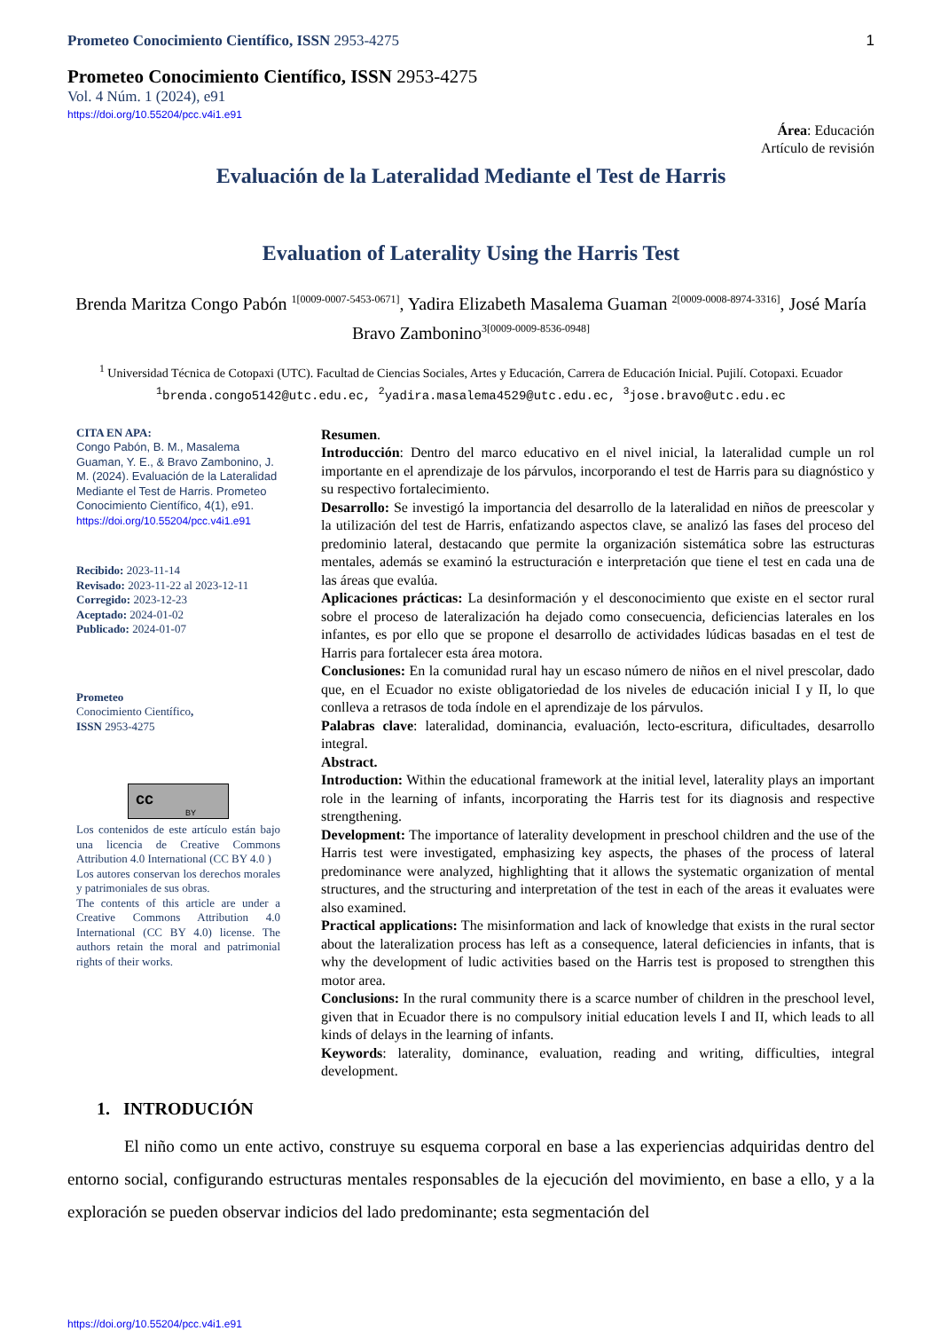Prometeo Conocimiento Científico, ISSN 2953-4275 1
Prometeo Conocimiento Científico, ISSN 2953-4275
Vol. 4 Núm. 1 (2024), e91
https://doi.org/10.55204/pcc.v4i1.e91
Área: Educación
Artículo de revisión
Evaluación de la Lateralidad Mediante el Test de Harris
Evaluation of Laterality Using the Harris Test
Brenda Maritza Congo Pabón <sup>1[0009-0007-5453-0671]</sup>, Yadira Elizabeth Masalema Guaman <sup>2[0009-0008-8974-3316]</sup>, José María Bravo Zambonino<sup>3[0009-0009-8536-0948]</sup>
<sup>1</sup> Universidad Técnica de Cotopaxi (UTC). Facultad de Ciencias Sociales, Artes y Educación, Carrera de Educación Inicial. Pujilí. Cotopaxi. Ecuador
<sup>1</sup> brenda.congo5142@utc.edu.ec, <sup>2</sup>yadira.masalema4529@utc.edu.ec, <sup>3</sup>jose.bravo@utc.edu.ec
CITA EN APA:
Congo Pabón, B. M., Masalema Guaman, Y. E., & Bravo Zambonino, J. M. (2024). Evaluación de la Lateralidad Mediante el Test de Harris. Prometeo Conocimiento Científico, 4(1), e91. https://doi.org/10.55204/pcc.v4i1.e91
Recibido: 2023-11-14
Revisado: 2023-11-22 al 2023-12-11
Corregido: 2023-12-23
Aceptado: 2024-01-02
Publicado: 2024-01-07
Prometeo
Conocimiento Científico,
ISSN 2953-4275
cc
BY
Los contenidos de este artículo están bajo una licencia de Creative Commons Attribution 4.0 International (CC BY 4.0 )
Los autores conservan los derechos morales y patrimoniales de sus obras.
The contents of this article are under a Creative Commons Attribution 4.0 International (CC BY 4.0) license. The authors retain the moral and patrimonial rights of their works.
Resumen.
Introducción: Dentro del marco educativo en el nivel inicial, la lateralidad cumple un rol importante en el aprendizaje de los párvulos, incorporando el test de Harris para su diagnóstico y su respectivo fortalecimiento.
Desarrollo: Se investigó la importancia del desarrollo de la lateralidad en niños de preescolar y la utilización del test de Harris, enfatizando aspectos clave, se analizó las fases del proceso del predominio lateral, destacando que permite la organización sistemática sobre las estructuras mentales, además se examinó la estructuración e interpretación que tiene el test en cada una de las áreas que evalúa.
Aplicaciones prácticas: La desinformación y el desconocimiento que existe en el sector rural sobre el proceso de lateralización ha dejado como consecuencia, deficiencias laterales en los infantes, es por ello que se propone el desarrollo de actividades lúdicas basadas en el test de Harris para fortalecer esta área motora.
Conclusiones: En la comunidad rural hay un escaso número de niños en el nivel prescolar, dado que, en el Ecuador no existe obligatoriedad de los niveles de educación inicial I y II, lo que conlleva a retrasos de toda índole en el aprendizaje de los párvulos.
Palabras clave: lateralidad, dominancia, evaluación, lecto-escritura, dificultades, desarrollo integral.
Abstract.
Introduction: Within the educational framework at the initial level, laterality plays an important role in the learning of infants, incorporating the Harris test for its diagnosis and respective strengthening.
Development: The importance of laterality development in preschool children and the use of the Harris test were investigated, emphasizing key aspects, the phases of the process of lateral predominance were analyzed, highlighting that it allows the systematic organization of mental structures, and the structuring and interpretation of the test in each of the areas it evaluates were also examined.
Practical applications: The misinformation and lack of knowledge that exists in the rural sector about the lateralization process has left as a consequence, lateral deficiencies in infants, that is why the development of ludic activities based on the Harris test is proposed to strengthen this motor area.
Conclusions: In the rural community there is a scarce number of children in the preschool level, given that in Ecuador there is no compulsory initial education levels I and II, which leads to all kinds of delays in the learning of infants.
Keywords: laterality, dominance, evaluation, reading and writing, difficulties, integral development.
1. INTRODUCIÓN
El niño como un ente activo, construye su esquema corporal en base a las experiencias adquiridas dentro del entorno social, configurando estructuras mentales responsables de la ejecución del movimiento, en base a ello, y a la exploración se pueden observar indicios del lado predominante; esta segmentación del
https://doi.org/10.55204/pcc.v4i1.e91